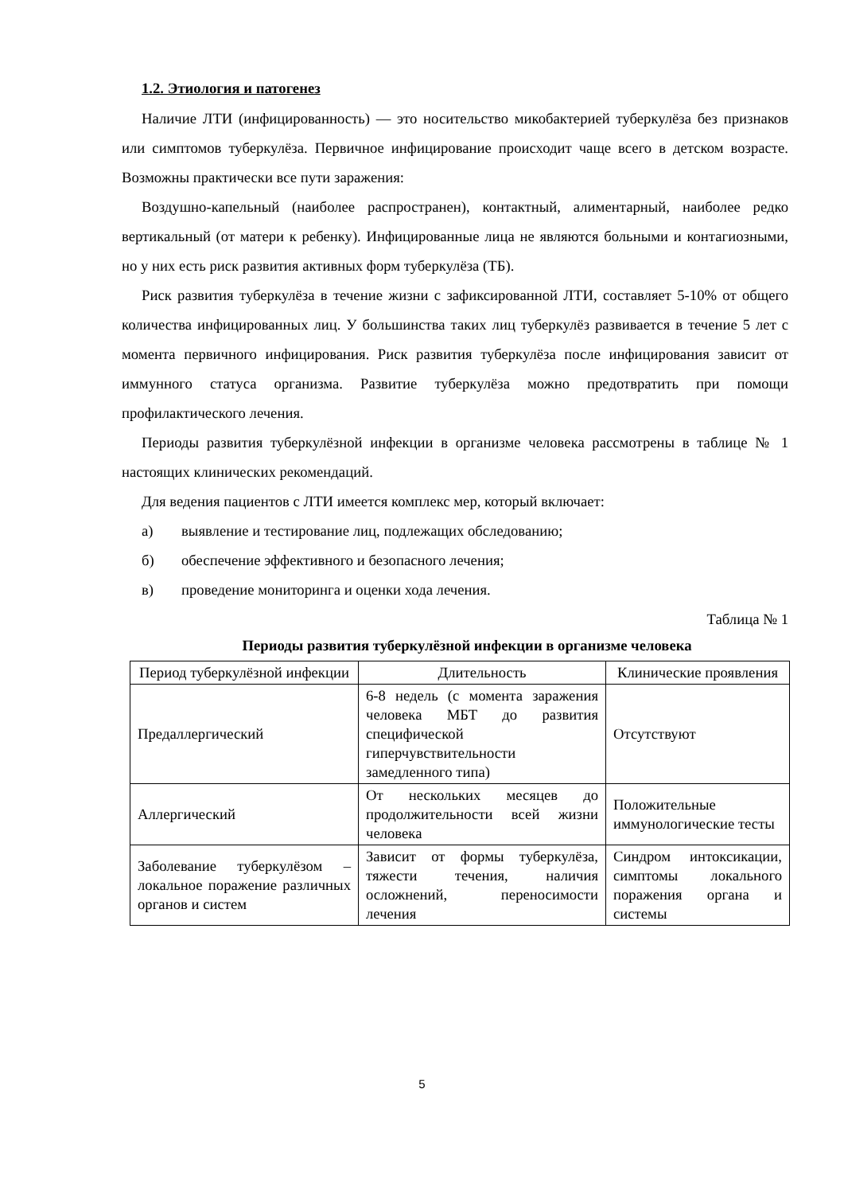1.2. Этиология и патогенез
Наличие ЛТИ (инфицированность) — это носительство микобактерией туберкулёза без признаков или симптомов туберкулёза. Первичное инфицирование происходит чаще всего в детском возрасте. Возможны практически все пути заражения:
Воздушно-капельный (наиболее распространен), контактный, алиментарный, наиболее редко вертикальный (от матери к ребенку). Инфицированные лица не являются больными и контагиозными, но у них есть риск развития активных форм туберкулёза (ТБ).
Риск развития туберкулёза в течение жизни с зафиксированной ЛТИ, составляет 5-10% от общего количества инфицированных лиц. У большинства таких лиц туберкулёз развивается в течение 5 лет с момента первичного инфицирования. Риск развития туберкулёза после инфицирования зависит от иммунного статуса организма. Развитие туберкулёза можно предотвратить при помощи профилактического лечения.
Периоды развития туберкулёзной инфекции в организме человека рассмотрены в таблице № 1 настоящих клинических рекомендаций.
Для ведения пациентов с ЛТИ имеется комплекс мер, который включает:
а) выявление и тестирование лиц, подлежащих обследованию;
б) обеспечение эффективного и безопасного лечения;
в) проведение мониторинга и оценки хода лечения.
Таблица № 1
Периоды развития туберкулёзной инфекции в организме человека
| Период туберкулёзной инфекции | Длительность | Клинические проявления |
| --- | --- | --- |
| Предаллергический | 6-8 недель (с момента заражения человека МБТ до развития специфической гиперчувствительности замедленного типа) | Отсутствуют |
| Аллергический | От нескольких месяцев до продолжительности всей жизни человека | Положительные иммунологические тесты |
| Заболевание туберкулёзом – локальное поражение различных органов и систем | Зависит от формы туберкулёза, тяжести течения, наличия осложнений, переносимости лечения | Синдром интоксикации, симптомы локального поражения органа и системы |
5